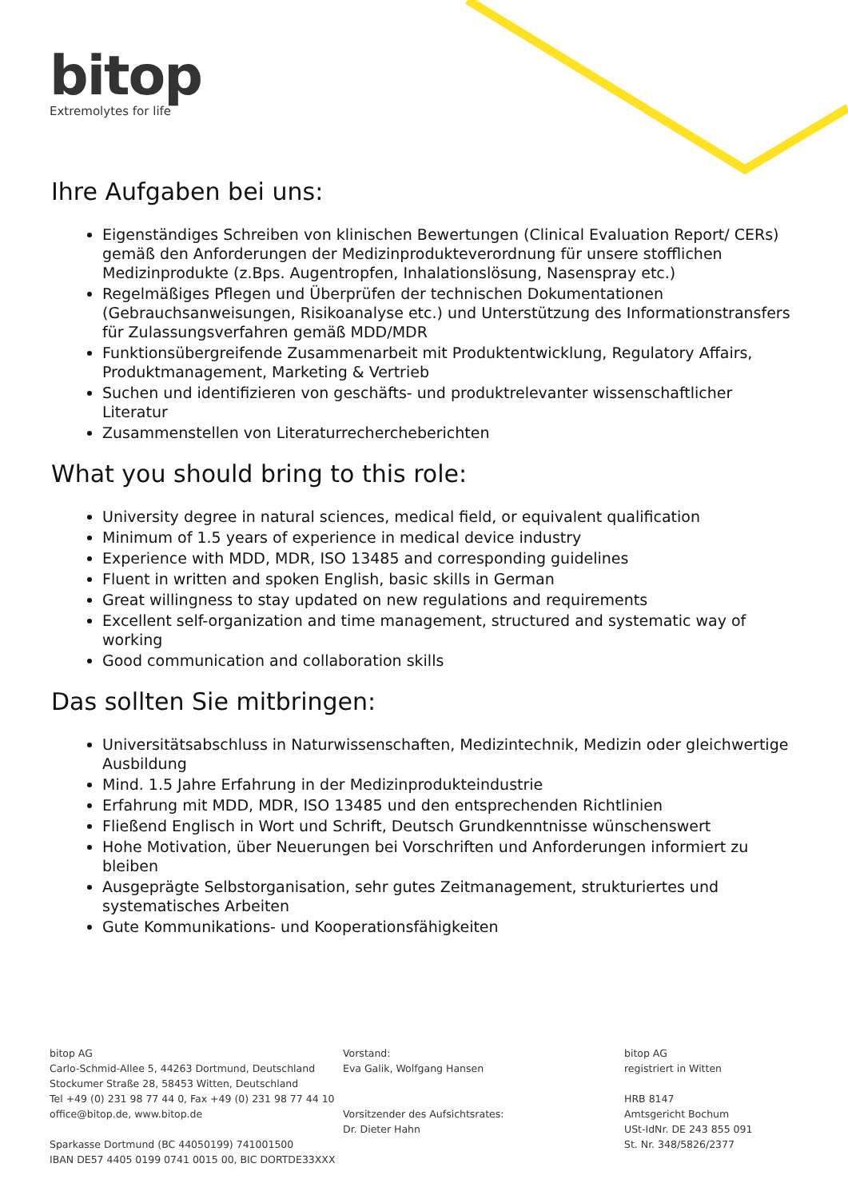bitop
Extremolytes for life
Ihre Aufgaben bei uns:
Eigenständiges Schreiben von klinischen Bewertungen (Clinical Evaluation Report/ CERs) gemäß den Anforderungen der Medizinprodukteverordnung für unsere stofflichen Medizinprodukte (z.Bps. Augentropfen, Inhalationslösung, Nasenspray etc.)
Regelmäßiges Pflegen und Überprüfen der technischen Dokumentationen (Gebrauchsanweisungen, Risikoanalyse etc.) und Unterstützung des Informationstransfers für Zulassungsverfahren gemäß MDD/MDR
Funktionsübergreifende Zusammenarbeit mit Produktentwicklung, Regulatory Affairs, Produktmanagement, Marketing & Vertrieb
Suchen und identifizieren von geschäfts- und produktrelevanter wissenschaftlicher Literatur
Zusammenstellen von Literaturrechercheberichten
What you should bring to this role:
University degree in natural sciences, medical field, or equivalent qualification
Minimum of 1.5 years of experience in medical device industry
Experience with MDD, MDR, ISO 13485 and corresponding guidelines
Fluent in written and spoken English, basic skills in German
Great willingness to stay updated on new regulations and requirements
Excellent self-organization and time management, structured and systematic way of working
Good communication and collaboration skills
Das sollten Sie mitbringen:
Universitätsabschluss in Naturwissenschaften, Medizintechnik, Medizin oder gleichwertige Ausbildung
Mind. 1.5 Jahre Erfahrung in der Medizinprodukteindustrie
Erfahrung mit MDD, MDR, ISO 13485 und den entsprechenden Richtlinien
Fließend Englisch in Wort und Schrift, Deutsch Grundkenntnisse wünschenswert
Hohe Motivation, über Neuerungen bei Vorschriften und Anforderungen informiert zu bleiben
Ausgeprägte Selbstorganisation, sehr gutes Zeitmanagement, strukturiertes und systematisches Arbeiten
Gute Kommunikations- und Kooperationsfähigkeiten
bitop AG
Carlo-Schmid-Allee 5, 44263 Dortmund, Deutschland
Stockumer Straße 28, 58453 Witten, Deutschland
Tel +49 (0) 231 98 77 44 0, Fax +49 (0) 231 98 77 44 10
office@bitop.de, www.bitop.de
Sparkasse Dortmund (BC 44050199) 741001500
IBAN DE57 4405 0199 0741 0015 00, BIC DORTDE33XXX
Vorstand:
Eva Galik, Wolfgang Hansen
Vorsitzender des Aufsichtsrates:
Dr. Dieter Hahn
bitop AG
registriert in Witten
HRB 8147
Amtsgericht Bochum
USt-IdNr. DE 243 855 091
St. Nr. 348/5826/2377